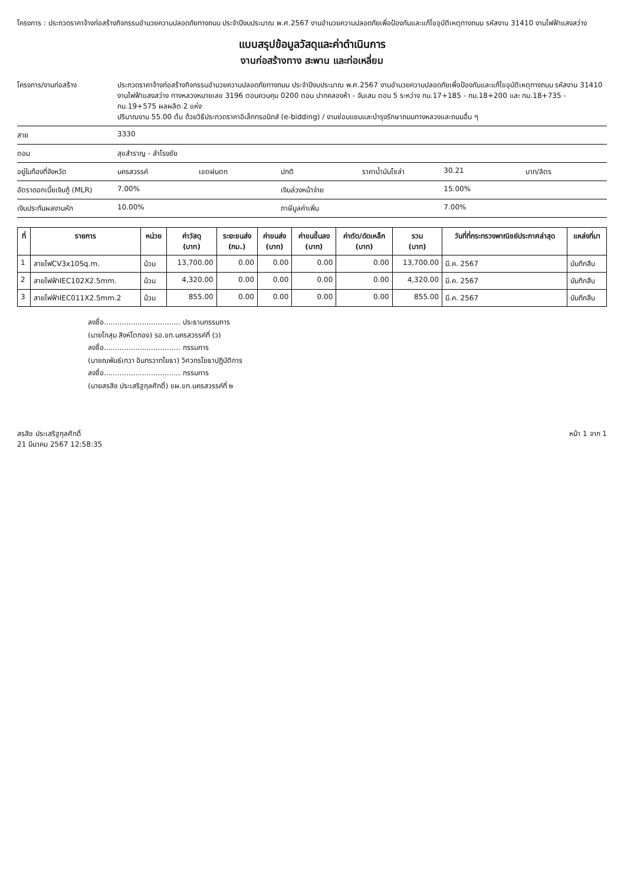โครงการ : ประกวดราคาจ้างก่อสร้างกิจกรรมอำนวยความปลอดภัยทางถนน ประจำปีงบประมาณ พ.ศ.2567 งานอำนวยความปลอดภัยเพื่อป้องกันและแก้ไขอุบัติเหตุทางถนน รหัสงาน 31410 งานไฟฟ้าแสงสว่าง
แบบสรุปข้อมูลวัสดุและค่าดำเนินการ
งานก่อสร้างทาง สะพาน และท่อเหลี่ยม
โครงการ/งานก่อสร้าง ประกวดราคาจ้างก่อสร้างกิจกรรมอำนวยความปลอดภัยทางถนน ประจำปีงบประมาณ พ.ศ.2567 งานอำนวยความปลอดภัยเพื่อป้องกันและแก้ไขอุบัติเหตุทางถนน รหัสงาน 31410
งานไฟฟ้าแสงสว่าง ทางหลวงหมายเลข 3196 ตอนควบคุม 0200 ตอน ปากคลองห้า - จันเสน ตอน 5 ระหว่าง กม.17+185 - กม.18+200 และ กม.18+735 - กม.19+575 ผลผลิต 2 แห่ง
ปริมาณงาน 55.00 ต้น ด้วยวิธีประกวดราคาอิเล็กทรอนิกส์ (e-bidding) / งานซ่อมแซมและบำรุงรักษาถนนทางหลวงและถนนอื่น ๆ
สาย 3330
ตอน สุขสำราญ - ลำโรงชัย
อยู่ในท้องที่จังหวัด นครสวรรค์ เขตฝนตก ปกติ ราคาน้ำมันโซล่า 30.21 บาท/ลิตร
อัตราดอกเบี้ยเงินกู้ (MLR) 7.00% เงินล่วงหน้าจ่าย 15.00%
เงินประกันผลงานหัก 10.00% ภาษีมูลค่าเพิ่ม 7.00%
| ที่ | รายการ | หน่วย | ค่าวัสดุ (บาท) | ระยะขนส่ง (กม.) | ค่าขนส่ง (บาท) | ค่าขนขึ้นลง (บาท) | ค่าตัด/ดัดเหล็ก (บาท) | รวม (บาท) | วันที่ที่กระทรวงพาณิชย์ประกาศล่าสุด | แหล่งที่มา |
| --- | --- | --- | --- | --- | --- | --- | --- | --- | --- | --- |
| 1 | สายไฟCV3x10Sq.m. | ม้วน | 13,700.00 | 0.00 | 0.00 | 0.00 | 0.00 | 13,700.00 | มี.ค. 2567 | บันทึกสืบ |
| 2 | สายไฟฟ้าIEC102X2.5mm. | ม้วน | 4,320.00 | 0.00 | 0.00 | 0.00 | 0.00 | 4,320.00 | มี.ค. 2567 | บันทึกสืบ |
| 3 | สายไฟฟ้าIEC011X2.5mm.2 | ม้วน | 855.00 | 0.00 | 0.00 | 0.00 | 0.00 | 855.00 | มี.ค. 2567 | บันทึกสืบ |
ลงชื่อ.................................. ประธานกรรมการ
(นายโกสุม สิงห์โตทอง) รอ.ขท.นครสวรรค์ที่ (ว)
ลงชื่อ.................................. กรรมการ
(นายณพันธ์เทวา อินทรวาทโยธา) วิศวกรโยธาปฏิบัติการ
ลงชื่อ.................................. กรรมการ
(นายสรสิช ประเสริฐกุลศักดิ์) ขผ.ขท.นครสวรรค์ที่ ๒
สรสิช ประเสริฐกุลศักดิ์
21 มีนาคม 2567 12:58:35
หน้า 1 จาก 1